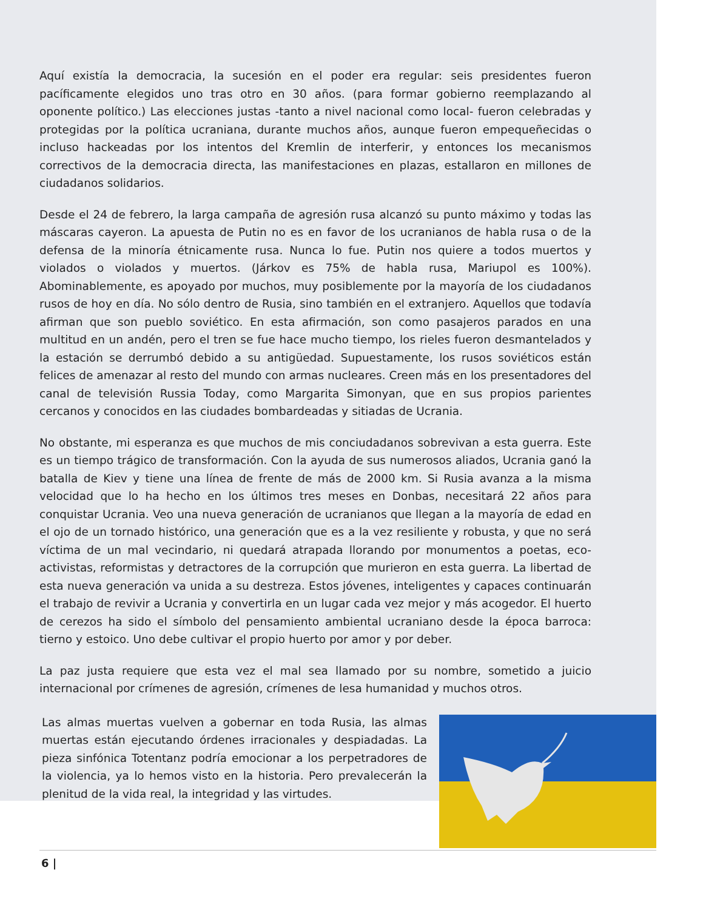Aquí existía la democracia, la sucesión en el poder era regular: seis presidentes fueron pacíficamente elegidos uno tras otro en 30 años. (para formar gobierno reemplazando al oponente político.) Las elecciones justas -tanto a nivel nacional como local- fueron celebradas y protegidas por la política ucraniana, durante muchos años, aunque fueron empequeñecidas o incluso hackeadas por los intentos del Kremlin de interferir, y entonces los mecanismos correctivos de la democracia directa, las manifestaciones en plazas, estallaron en millones de ciudadanos solidarios.
Desde el 24 de febrero, la larga campaña de agresión rusa alcanzó su punto máximo y todas las máscaras cayeron. La apuesta de Putin no es en favor de los ucranianos de habla rusa o de la defensa de la minoría étnicamente rusa. Nunca lo fue. Putin nos quiere a todos muertos y violados o violados y muertos. (Járkov es 75% de habla rusa, Mariupol es 100%). Abominablemente, es apoyado por muchos, muy posiblemente por la mayoría de los ciudadanos rusos de hoy en día. No sólo dentro de Rusia, sino también en el extranjero. Aquellos que todavía afirman que son pueblo soviético. En esta afirmación, son como pasajeros parados en una multitud en un andén, pero el tren se fue hace mucho tiempo, los rieles fueron desmantelados y la estación se derrumbó debido a su antigüedad. Supuestamente, los rusos soviéticos están felices de amenazar al resto del mundo con armas nucleares. Creen más en los presentadores del canal de televisión Russia Today, como Margarita Simonyan, que en sus propios parientes cercanos y conocidos en las ciudades bombardeadas y sitiadas de Ucrania.
No obstante, mi esperanza es que muchos de mis conciudadanos sobrevivan a esta guerra. Este es un tiempo trágico de transformación. Con la ayuda de sus numerosos aliados, Ucrania ganó la batalla de Kiev y tiene una línea de frente de más de 2000 km. Si Rusia avanza a la misma velocidad que lo ha hecho en los últimos tres meses en Donbas, necesitará 22 años para conquistar Ucrania. Veo una nueva generación de ucranianos que llegan a la mayoría de edad en el ojo de un tornado histórico, una generación que es a la vez resiliente y robusta, y que no será víctima de un mal vecindario, ni quedará atrapada llorando por monumentos a poetas, eco- activistas, reformistas y detractores de la corrupción que murieron en esta guerra. La libertad de esta nueva generación va unida a su destreza. Estos jóvenes, inteligentes y capaces continuarán el trabajo de revivir a Ucrania y convertirla en un lugar cada vez mejor y más acogedor. El huerto de cerezos ha sido el símbolo del pensamiento ambiental ucraniano desde la época barroca: tierno y estoico. Uno debe cultivar el propio huerto por amor y por deber.
La paz justa requiere que esta vez el mal sea llamado por su nombre, sometido a juicio internacional por crímenes de agresión, crímenes de lesa humanidad y muchos otros.
Las almas muertas vuelven a gobernar en toda Rusia, las almas muertas están ejecutando órdenes irracionales y despiadadas. La pieza sinfónica Totentanz podría emocionar a los perpetradores de la violencia, ya lo hemos visto en la historia. Pero prevalecerán la plenitud de la vida real, la integridad y las virtudes.
6 |